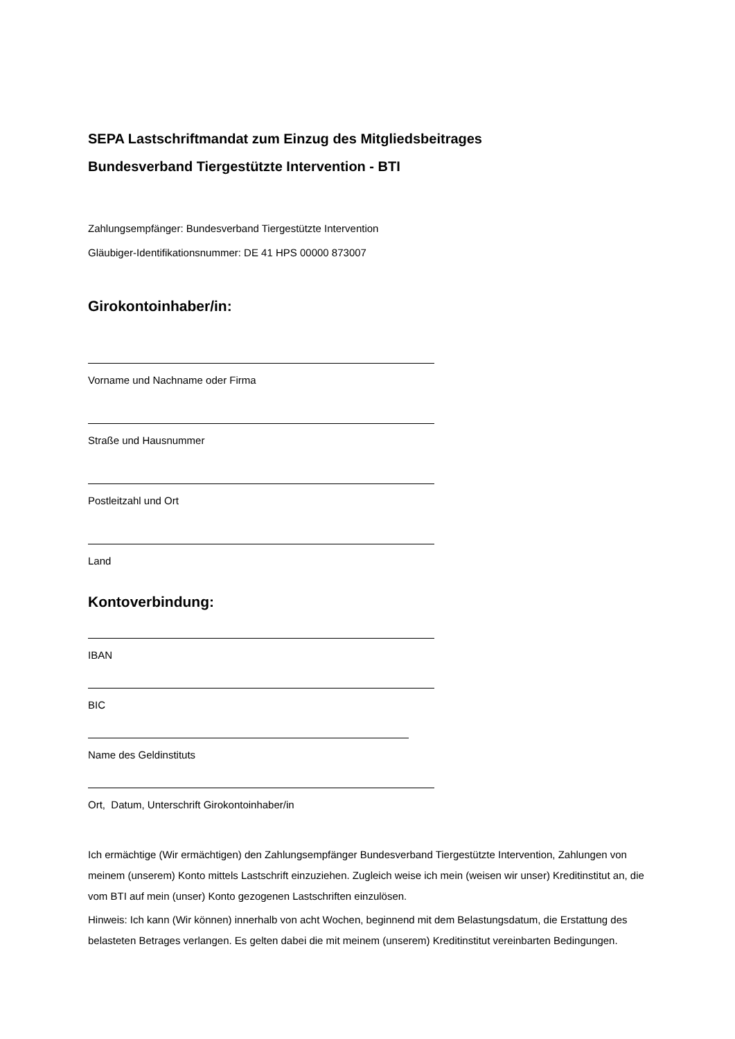SEPA Lastschriftmandat zum Einzug des Mitgliedsbeitrages
Bundesverband Tiergestützte Intervention - BTI
Zahlungsempfänger: Bundesverband Tiergestützte Intervention
Gläubiger-Identifikationsnummer: DE 41 HPS 00000 873007
Girokontoinhaber/in:
Vorname und Nachname oder Firma
Straße und Hausnummer
Postleitzahl und Ort
Land
Kontoverbindung:
IBAN
BIC
Name des Geldinstituts
Ort, Datum, Unterschrift Girokontoinhaber/in
Ich ermächtige (Wir ermächtigen) den Zahlungsempfänger Bundesverband Tiergestützte Intervention, Zahlungen von meinem (unserem) Konto mittels Lastschrift einzuziehen. Zugleich weise ich mein (weisen wir unser) Kreditinstitut an, die vom BTI auf mein (unser) Konto gezogenen Lastschriften einzulösen.
Hinweis: Ich kann (Wir können) innerhalb von acht Wochen, beginnend mit dem Belastungsdatum, die Erstattung des belasteten Betrages verlangen. Es gelten dabei die mit meinem (unserem) Kreditinstitut vereinbarten Bedingungen.